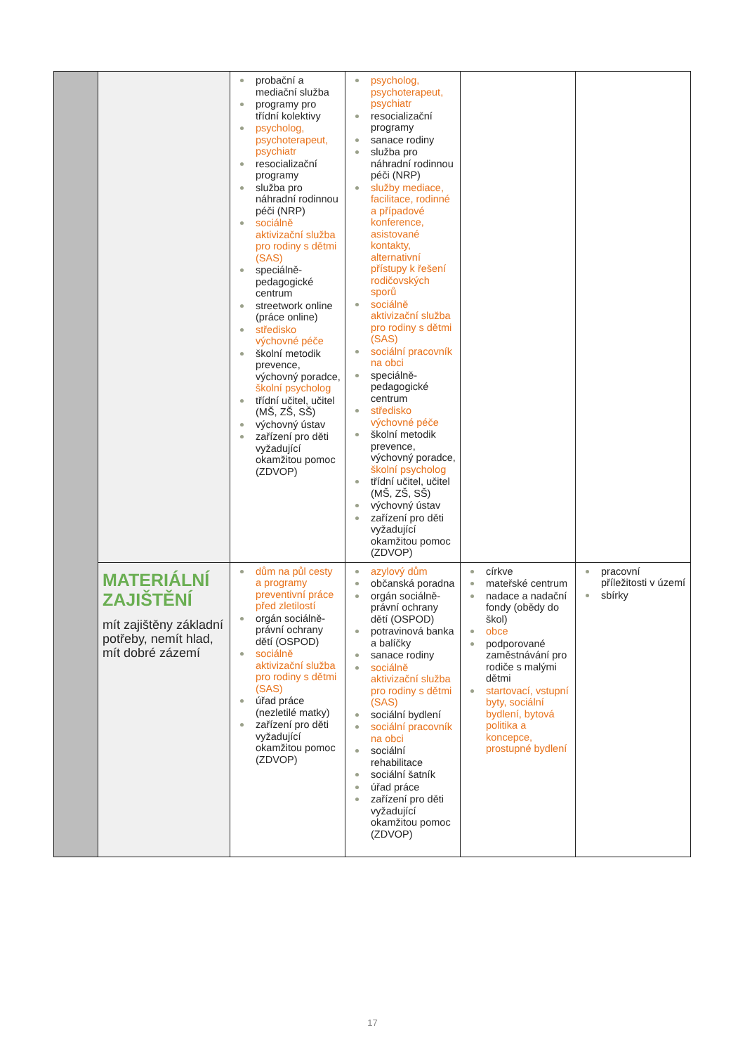| | | probační a mediační služba programy pro třídní kolektivy psycholog, psychoterapeut, psychiatr resocializační programy služba pro náhradní rodinnou péči (NRP) sociálně aktivizační služba pro rodiny s dětmi (SAS) speciálně-pedagogické centrum streetwork online (práce online) středisko výchovné péče školní metodik prevence, výchovný poradce, školní psycholog třídní učitel, učitel (MŠ, ZŠ, SŠ) výchovný ústav zařízení pro děti vyžadující okamžitou pomoc (ZDVOP) | psycholog, psychoterapeut, psychiatr resocializační programy sanace rodiny služba pro náhradní rodinnou péči (NRP) služby mediace, facilitace, rodinné a případové konference, asistované kontakty, alternativní přístupy k řešení rodičovských sporů sociálně aktivizační služba pro rodiny s dětmi (SAS) sociální pracovník na obci speciálně-pedagogické centrum středisko výchovné péče školní metodik prevence, výchovný poradce, školní psycholog třídní učitel, učitel (MŠ, ZŠ, SŠ) výchovný ústav zařízení pro děti vyžadující okamžitou pomoc (ZDVOP) | | |
| | MATERIÁLNÍ ZAJIŠTĚNÍ mít zajištěny základní potřeby, nemít hlad, mít dobré zázemí | dům na půl cesty a programy preventivní práce před zletilostí orgán sociálně-právní ochrany dětí (OSPOD) sociálně aktivizační služba pro rodiny s dětmi (SAS) úřad práce (nezletilé matky) zařízení pro děti vyžadující okamžitou pomoc (ZDVOP) | azylový dům občanská poradna orgán sociálně-právní ochrany dětí (OSPOD) potravinová banka a balíčky sanace rodiny sociálně aktivizační služba pro rodiny s dětmi (SAS) sociální bydlení sociální pracovník na obci sociální rehabilitace sociální šatník úřad práce zařízení pro děti vyžadující okamžitou pomoc (ZDVOP) | církve mateřské centrum nadace a nadační fondy (obědy do škol) obce podporované zaměstnávání pro rodiče s malými dětmi startovací, vstupní byty, sociální bydlení, bytová politika a koncepce, prostupné bydlení | pracovní příležitosti v území sbírky |
17